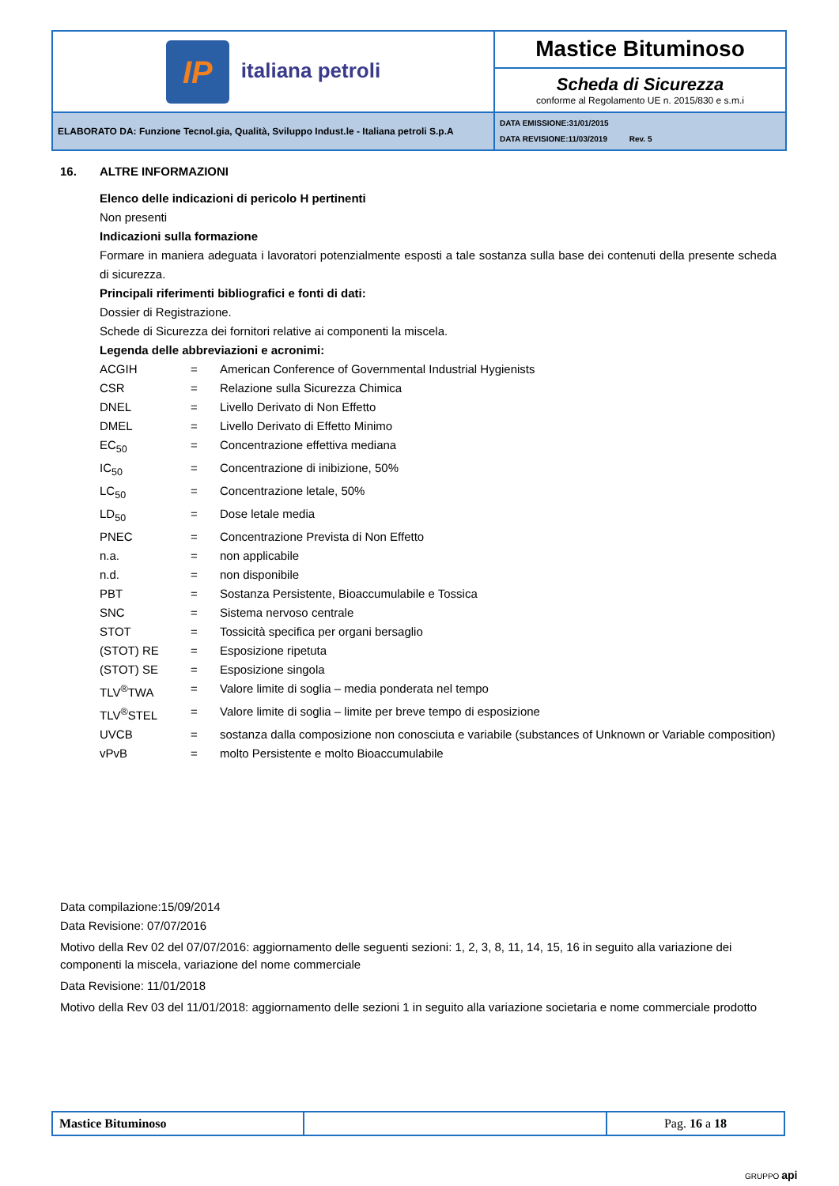| IP italiana petroli | Mastice Bituminoso |
| | Scheda di Sicurezza conforme al Regolamento UE n. 2015/830 e s.m.i |
| ELABORATO DA: Funzione Tecnol.gia, Qualità, Sviluppo Indust.le - Italiana petroli S.p.A | DATA EMISSIONE:31/01/2015 DATA REVISIONE:11/03/2019 Rev. 5 |
16. ALTRE INFORMAZIONI
Elenco delle indicazioni di pericolo H pertinenti
Non presenti
Indicazioni sulla formazione
Formare in maniera adeguata i lavoratori potenzialmente esposti a tale sostanza sulla base dei contenuti della presente scheda di sicurezza.
Principali riferimenti bibliografici e fonti di dati:
Dossier di Registrazione.
Schede di Sicurezza dei fornitori relative ai componenti la miscela.
Legenda delle abbreviazioni e acronimi:
| ACGIH | = | American Conference of Governmental Industrial Hygienists |
| CSR | = | Relazione sulla Sicurezza Chimica |
| DNEL | = | Livello Derivato di Non Effetto |
| DMEL | = | Livello Derivato di Effetto Minimo |
| EC<sub>50</sub> | = | Concentrazione effettiva mediana |
| IC<sub>50</sub> | = | Concentrazione di inibizione, 50% |
| LC<sub>50</sub> | = | Concentrazione letale, 50% |
| LD<sub>50</sub> | = | Dose letale media |
| PNEC | = | Concentrazione Prevista di Non Effetto |
| n.a. | = | non applicabile |
| n.d. | = | non disponibile |
| PBT | = | Sostanza Persistente, Bioaccumulabile e Tossica |
| SNC | = | Sistema nervoso centrale |
| STOT | = | Tossicità specifica per organi bersaglio |
| (STOT) RE | = | Esposizione ripetuta |
| (STOT) SE | = | Esposizione singola |
| TLV<sup>®</sup>TWA | = | Valore limite di soglia – media ponderata nel tempo |
| TLV<sup>®</sup>STEL | = | Valore limite di soglia – limite per breve tempo di esposizione |
| UVCB | = | sostanza dalla composizione non conosciuta e variabile (substances of Unknown or Variable composition) |
| vPvB | = | molto Persistente e molto Bioaccumulabile |
Data compilazione:15/09/2014
Data Revisione: 07/07/2016
Motivo della Rev 02 del 07/07/2016: aggiornamento delle seguenti sezioni: 1, 2, 3, 8, 11, 14, 15, 16 in seguito alla variazione dei componenti la miscela, variazione del nome commerciale
Data Revisione: 11/01/2018
Motivo della Rev 03 del 11/01/2018: aggiornamento delle sezioni 1 in seguito alla variazione societaria e nome commerciale prodotto
| Mastice Bituminoso | | Pag. 16 a 18 |
GRUPPO api